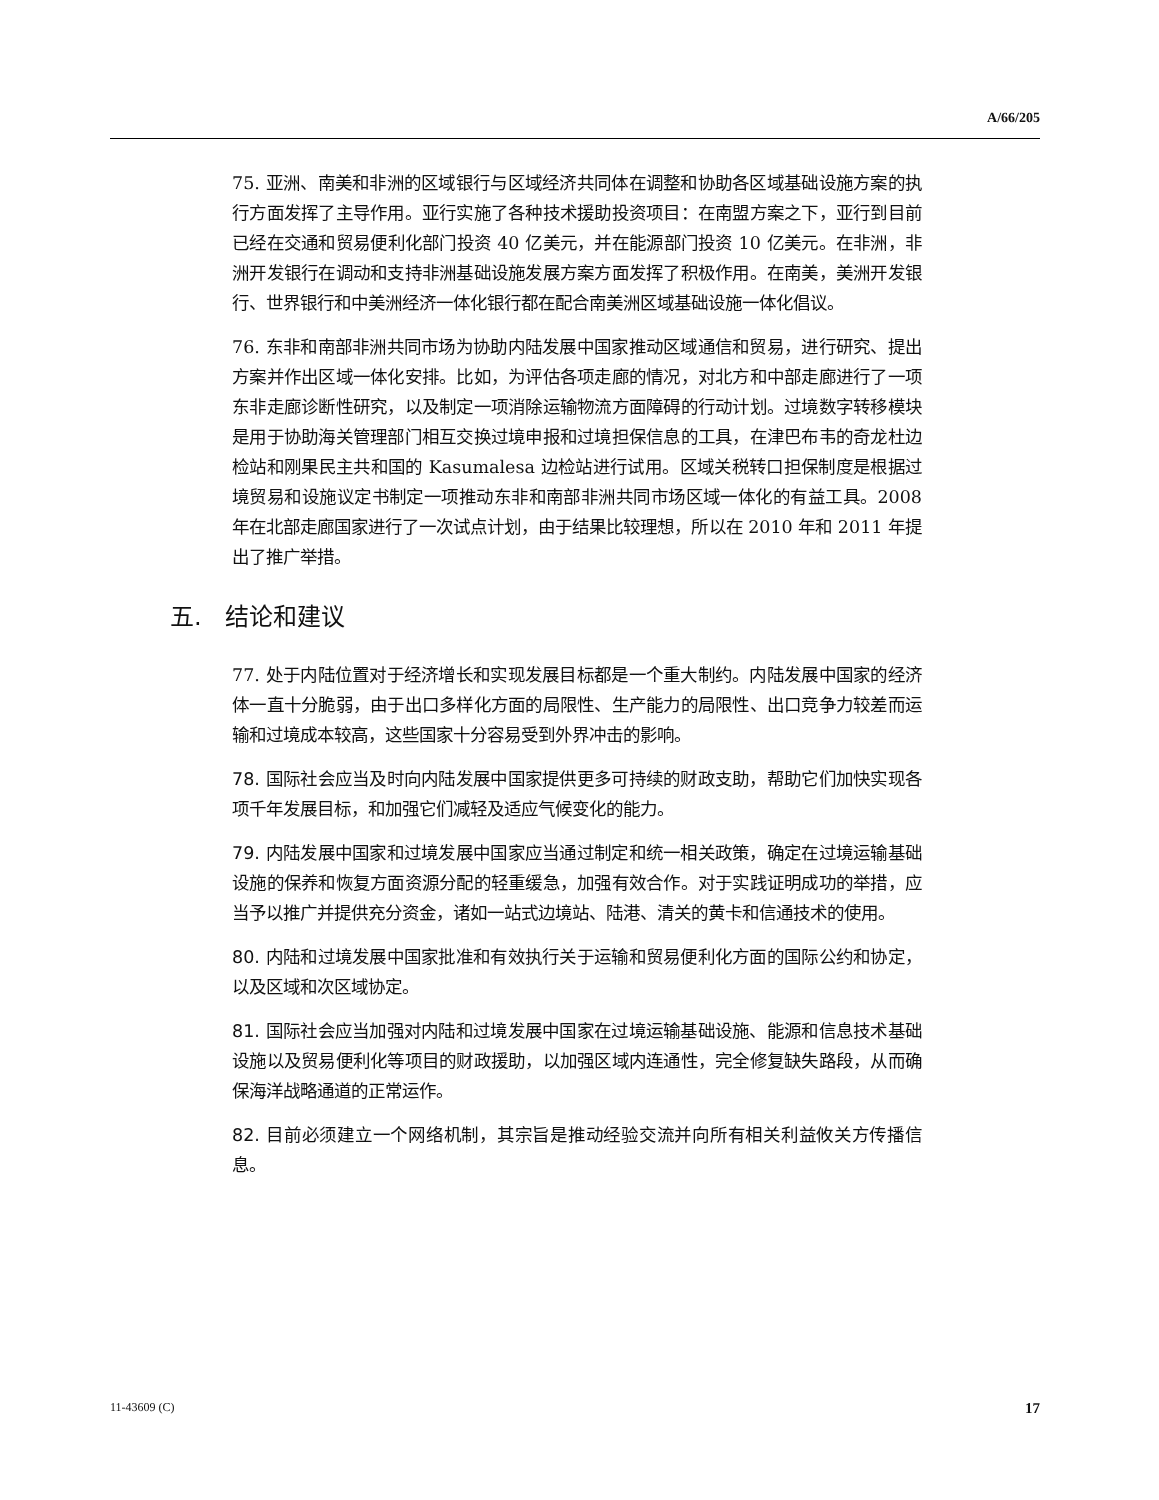A/66/205
75. 亚洲、南美和非洲的区域银行与区域经济共同体在调整和协助各区域基础设施方案的执行方面发挥了主导作用。亚行实施了各种技术援助投资项目：在南盟方案之下，亚行到目前已经在交通和贸易便利化部门投资 40 亿美元，并在能源部门投资 10 亿美元。在非洲，非洲开发银行在调动和支持非洲基础设施发展方案方面发挥了积极作用。在南美，美洲开发银行、世界银行和中美洲经济一体化银行都在配合南美洲区域基础设施一体化倡议。
76. 东非和南部非洲共同市场为协助内陆发展中国家推动区域通信和贸易，进行研究、提出方案并作出区域一体化安排。比如，为评估各项走廊的情况，对北方和中部走廊进行了一项东非走廊诊断性研究，以及制定一项消除运输物流方面障碍的行动计划。过境数字转移模块是用于协助海关管理部门相互交换过境申报和过境担保信息的工具，在津巴布韦的奇龙杜边检站和刚果民主共和国的 Kasumalesa 边检站进行试用。区域关税转口担保制度是根据过境贸易和设施议定书制定一项推动东非和南部非洲共同市场区域一体化的有益工具。2008 年在北部走廊国家进行了一次试点计划，由于结果比较理想，所以在 2010 年和 2011 年提出了推广举措。
五. 结论和建议
77. 处于内陆位置对于经济增长和实现发展目标都是一个重大制约。内陆发展中国家的经济体一直十分脆弱，由于出口多样化方面的局限性、生产能力的局限性、出口竞争力较差而运输和过境成本较高，这些国家十分容易受到外界冲击的影响。
78. 国际社会应当及时向内陆发展中国家提供更多可持续的财政支助，帮助它们加快实现各项千年发展目标，和加强它们减轻及适应气候变化的能力。
79. 内陆发展中国家和过境发展中国家应当通过制定和统一相关政策，确定在过境运输基础设施的保养和恢复方面资源分配的轻重缓急，加强有效合作。对于实践证明成功的举措，应当予以推广并提供充分资金，诸如一站式边境站、陆港、清关的黄卡和信通技术的使用。
80. 内陆和过境发展中国家批准和有效执行关于运输和贸易便利化方面的国际公约和协定，以及区域和次区域协定。
81. 国际社会应当加强对内陆和过境发展中国家在过境运输基础设施、能源和信息技术基础设施以及贸易便利化等项目的财政援助，以加强区域内连通性，完全修复缺失路段，从而确保海洋战略通道的正常运作。
82. 目前必须建立一个网络机制，其宗旨是推动经验交流并向所有相关利益攸关方传播信息。
11-43609 (C) 17